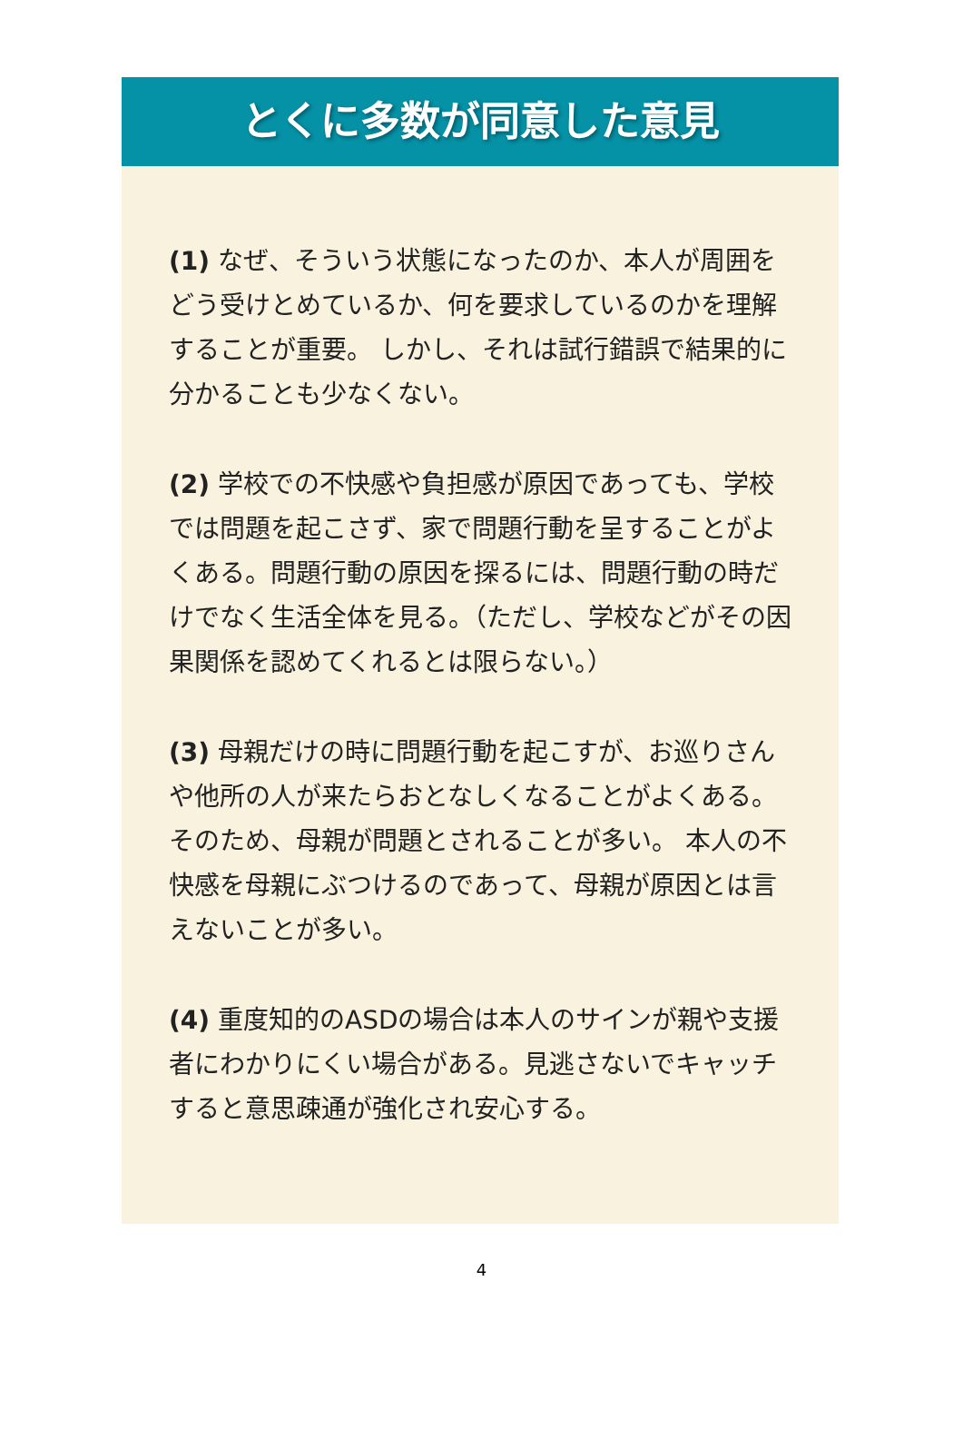とくに多数が同意した意見
(1) なぜ、そういう状態になったのか、本人が周囲をどう受けとめているか、何を要求しているのかを理解することが重要。 しかし、それは試行錯誤で結果的に分かることも少なくない。
(2) 学校での不快感や負担感が原因であっても、学校では問題を起こさず、家で問題行動を呈することがよくある。問題行動の原因を探るには、問題行動の時だけでなく生活全体を見る。（ただし、学校などがその因果関係を認めてくれるとは限らない。）
(3) 母親だけの時に問題行動を起こすが、お巡りさんや他所の人が来たらおとなしくなることがよくある。 そのため、母親が問題とされることが多い。 本人の不快感を母親にぶつけるのであって、母親が原因とは言えないことが多い。
(4) 重度知的のASDの場合は本人のサインが親や支援者にわかりにくい場合がある。見逃さないでキャッチすると意思疎通が強化され安心する。
4